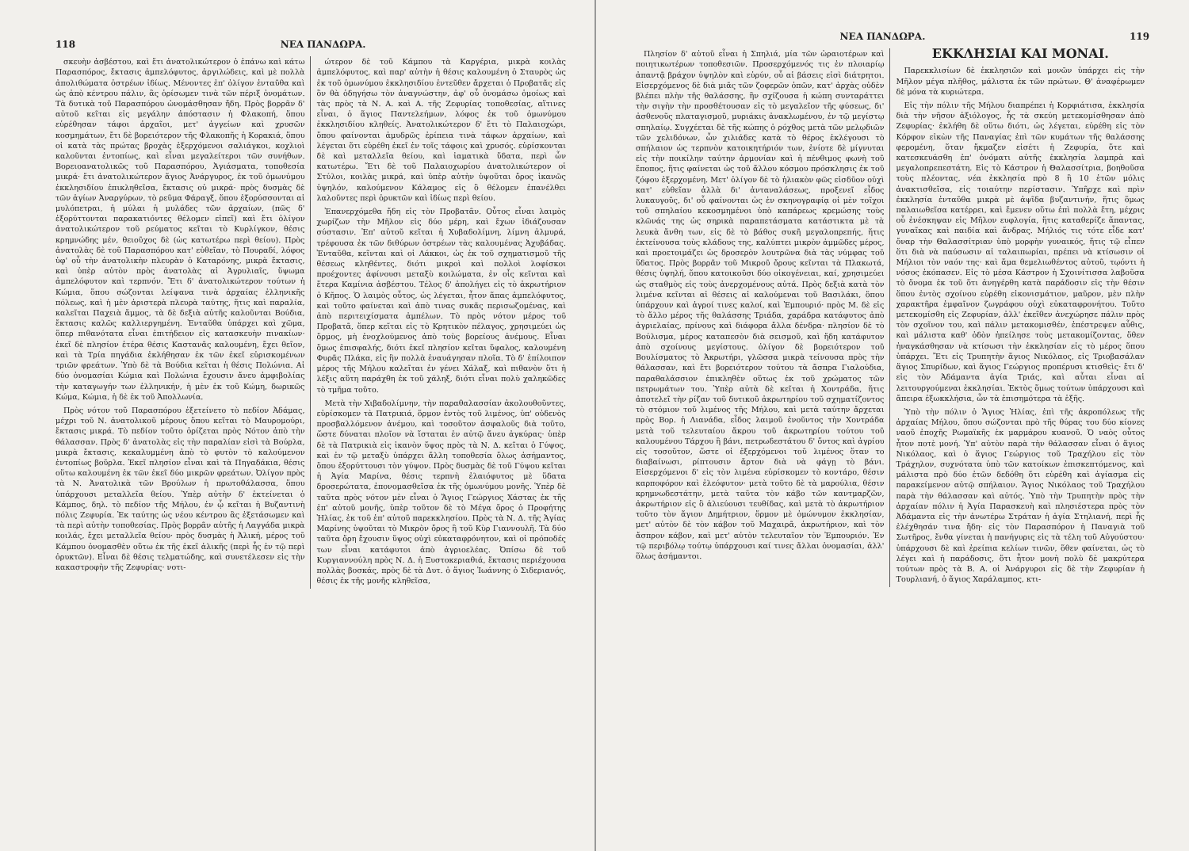118 ΝΕΑ ΠΑΝΔΩΡΑ.
σκευὴν ἀσβέστου, καὶ ἔτι ἀνατολικώτερον ὁ ἐπάνω καὶ κάτω Παρασπόρος, ἔκτασις ἀμπελόφυτος, ἀργιλώδεις, καὶ μὲ πολλὰ ἀπολιθώματα ὀστρέων ἰδίως. Μένοντες ἐπ' ὀλίγον ἐνταῦθα καὶ ὡς ἀπὸ κέντρου πάλιν, ἂς ὁρίσωμεν τινὰ τῶν πέριξ ὀνομάτων. Τὰ δυτικὰ τοῦ Παρασπόρου ὠνομάσθησαν ἤδη. Πρὸς βορρᾶν δ' αὐτοῦ κεῖται εἰς μεγάλην ἀπόστασιν ἡ Φλακοπή, ὅπου εὑρέθησαν τάφοι ἀρχαῖοι, μετ' ἀγγείων καὶ χρυσῶν κοσμημάτων, ἔτι δὲ βορειότερον τῆς Φλακοπῆς ἡ Κορακιά, ὅπου οἱ κατὰ τὰς πρώτας βροχὰς ἐξερχόμενοι σαλιάγκοι, κοχλιοὶ καλοῦνται ἐντοπίως, καὶ εἶναι μεγαλείτεροι τῶν συνήθων. Βορειοανατολικῶς τοῦ Παρασπόρου, Ἁγιάσματα, τοποθεσία μικρά· ἔτι ἀνατολικώτερον ἅγιος Ἀνάργυρος, ἐκ τοῦ ὁμωνύμου ἐκκλησιδίου ἐπικληθεῖσα, ἔκτασις οὐ μικρά· πρὸς δυσμὰς δὲ τῶν ἁγίων Ἀναργύρων, τὸ ρεῦμα Φάραγξ, ὅπου ἐξορύσσονται αἱ μυλόπετραι, ἡ μύλαι ἡ μυλάδες τῶν ἀρχαίων, (πῶς δ' ἐξορύττονται παρακατιόντες θέλομεν εἰπεῖ) καὶ ἔτι ὀλίγον ἀνατολικώτερον τοῦ ρεύματος κεῖται τὸ Κυρλίγκον, θέσις κρημνώδης μέν, θειοῦχος δὲ (ὡς κατωτέρω περὶ θείου). Πρὸς ἀνατολὰς δὲ τοῦ Παρασπόρου κατ' εὐθεῖαν, τὸ Πουραδί, λόφος ὑφ' οὗ τὴν ἀνατολικὴν πλευρὰν ὁ Καταρόνης, μικρὰ ἔκτασις, καὶ ὑπὲρ αὐτὸν πρὸς ἀνατολὰς αἱ Ἀγρυλιαῖς, ὕψωμα ἀμπελόφυτον καὶ τερπνόν. Ἔτι δ' ἀνατολικώτερον τούτων ἡ Κώμια, ὅπου σώζονται λείψανα τινὰ ἀρχαίας ἑλληνικῆς πόλεως, καὶ ἡ μὲν ἀριστερὰ πλευρὰ ταύτης, ἥτις καὶ παραλία, καλεῖται Παχειὰ ἄμμος, τὰ δὲ δεξιὰ αὐτῆς καλοῦνται Βούδια, ἔκτασις καλῶς καλλιεργημένη. Ἐνταῦθα ὑπάρχει καὶ χῶμα, ὅπερ πιθανότατα εἶναι ἐπιτήδειον εἰς κατασκευὴν πινακίων· ἐκεῖ δὲ πλησίον ἑτέρα θέσις Καστανᾶς καλουμένη, ἔχει θεῖον, καὶ τὰ Τρία πηγάδια ἐκλήθησαν ἐκ τῶν ἐκεῖ εὑρισκομένων τριῶν φρεάτων. Ὑπὸ δὲ τὰ Βούδια κεῖται ἡ θέσις Πολώνια. Αἱ δύο ὀνομασίαι Κώμια καὶ Πολώνια ἔχουσιν ἄνευ ἀμφιβολίας τὴν καταγωγήν των ἑλληνικήν, ἡ μὲν ἐκ τοῦ Κώμη, δωρικῶς Κώμα, Κώμια, ἡ δὲ ἐκ τοῦ Ἀπολλωνία.
Πρὸς νότον τοῦ Παρασπόρου ἐξετείνετο τὸ πεδίον Ἀδάμας, μέχρι τοῦ Ν. ἀνατολικοῦ μέρους ὅπου κεῖται τὸ Μαυρομούρι, ἔκτασις μικρά. Τὸ πεδίον τοῦτο ὁρίζεται πρὸς Νότον ἀπὸ τὴν θάλασσαν. Πρὸς δ' ἀνατολὰς εἰς τὴν παραλίαν εἰσὶ τὰ Βούρλα, μικρὰ ἔκτασις, κεκαλυμμένη ἀπὸ τὸ φυτὸν τὸ καλούμενον ἐντοπίως βοῦρλα. Ἐκεῖ πλησίον εἶναι καὶ τὰ Πηγαδάκια, θέσις οὕτω καλουμένη ἐκ τῶν ἐκεῖ δύο μικρῶν φρεάτων. Ὀλίγον πρὸς τὰ Ν. Ἀνατολικὰ τῶν Βρούλων ἡ πρωτοθάλασσα, ὅπου ὑπάρχουσι μεταλλεῖα θείου. Ὑπὲρ αὐτὴν δ' ἐκτείνεται ὁ Κάμπος, δηλ. τὸ πεδίον τῆς Μήλου, ἐν ᾧ κεῖται ἡ Βυζαντινὴ πόλις Ζεφυρία. Ἐκ ταύτης ὡς νέου κέντρου ἂς ἐξετάσωμεν καὶ τὰ περὶ αὐτὴν τοποθεσίας. Πρὸς βορρᾶν αὐτῆς ἡ Λαγγάδα μικρὰ κοιλάς, ἔχει μεταλλεῖα θείου· πρὸς δυσμὰς ἡ Ἀλική, μέρος τοῦ Κάμπου ὀνομασθὲν οὕτω ἐκ τῆς ἐκεῖ ἁλικῆς (περὶ ἧς ἐν τῷ περὶ ὀρυκτῶν). Εἶναι δὲ θέσις τελματώδης, καὶ συνετέλεσεν εἰς τὴν κακαστροφὴν τῆς Ζεφυρίας· νοτι-
ώτερον δὲ τοῦ Κάμπου τὰ Καργέρια, μικρὰ κοιλὰς ἀμπελόφυτος, καὶ παρ' αὐτὴν ἡ θέσις καλουμένη ὁ Σταυρὸς ὡς ἐκ τοῦ ὁμωνύμου ἐκκλησιδίου ἐντεῦθεν ἄρχεται ὁ Προβατᾶς εἰς ὃν θὰ ὁδηγήσω τὸν ἀναγνώστην, ἀφ' οὗ ὀνομάσω ὁμοίως καὶ τὰς πρὸς τὰ Ν. Α. καὶ Α. τῆς Ζεφυρίας τοποθεσίας, αἵτινες εἶναι, ὁ ἅγιος Παντελεήμων, λόφος ἐκ τοῦ ὁμωνύμου ἐκκλησιδίου κληθείς. Ἀνατολικώτερον δ' ἔτι τὸ Παλαιοχώρι, ὅπου φαίνονται ἀμυδρῶς ἐρίπεια τινὰ τάφων ἀρχαίων, καὶ λέγεται ὅτι εὑρέθη ἐκεῖ ἐν τοῖς τάφοις καὶ χρυσός. εὑρίσκονται δὲ καὶ μεταλλεῖα θείου, καὶ ἰαματικὰ ὕδατα, περὶ ὧν κατωτέρω. Ἔτι δὲ τοῦ Παλαιοχωρίου ἀνατολικώτερον οἱ Στύλοι, κοιλὰς μικρά, καὶ ὑπὲρ αὐτὴν ὑψοῦται ὄρος ἱκανῶς ὑψηλόν, καλούμενον Κάλαμος εἰς ὃ θέλομεν ἐπανέλθει λαλοῦντες περὶ ὀρυκτῶν καὶ ἰδίως περὶ θείου.
Ἐπανερχόμεθα ἤδη εἰς τὸν Προβατᾶν. Οὗτος εἶναι λαιμὸς χωρίζων τὴν Μῆλον εἰς δύο μέρη, καὶ ἔχων ἰδιάζουσαν σύστασιν. Ἐπ' αὐτοῦ κεῖται ἡ Χυβαδολίμνη, λίμνη ἁλμυρά, τρέφουσα ἐκ τῶν διθύρων ὀστρέων τὰς καλουμένας Ἀχυβάδας. Ἐνταῦθα, κεῖνται καὶ οἱ Λάκκοι, ὡς ἐκ τοῦ σχηματισμοῦ τῆς θέσεως κληθέντες, διότι μικροὶ καὶ πολλοὶ λοφίσκοι προέχοντες ἀφίνουσι μεταξὺ κοιλώματα, ἐν οἷς κεῖνται καὶ ἕτερα Καμίνια ἀσβέστου. Τέλος δ' ἀπολήγει εἰς τὸ ἀκρωτήριον ὁ Κῆπος. Ὁ λαιμὸς οὗτος, ὡς λέγεται, ἦτον ἅπας ἀμπελόφυτος, καὶ τοῦτο φαίνεται καὶ ἀπὸ τινας συκᾶς περισωζομένας, καὶ ἀπὸ περιτειχίσματα ἀμπέλων. Τὸ πρὸς νότον μέρος τοῦ Προβατᾶ, ὅπερ κεῖται εἰς τὸ Κρητικὸν πέλαγος, χρησιμεύει ὡς ὅρμος, μὴ ἐνοχλούμενος ἀπὸ τοὺς βορείους ἀνέμους. Εἶναι ὅμως ἐπισφαλής, διότι ἐκεῖ πλησίον κεῖται ὕφαλος, καλουμένη Φυρᾶς Πλάκα, εἰς ἣν πολλὰ ἐναυάγησαν πλοῖα. Τὸ δ' ἐπίλοιπον μέρος τῆς Μήλου καλεῖται ἐν γένει Χάλαξ, καὶ πιθανὸν ὅτι ἡ λέξις αὕτη παράχθη ἐκ τοῦ χάληξ, διότι εἶναι πολὺ χαληκῶδες τὸ τμῆμα τοῦτο.
Μετὰ τὴν Χιβαδολίμνην, τὴν παραθαλασσίαν ἀκολουθοῦντες, εὑρίσκομεν τὰ Πατρικιά, ὅρμον ἐντὸς τοῦ λιμένος, ὑπ' οὐδενὸς προσβαλλόμενον ἀνέμου, καὶ τοσοῦτον ἀσφαλοῦς διὰ τοῦτο, ὥστε δύναται πλοῖον νὰ ἵσταται ἐν αὐτῷ ἄνευ ἀγκύρας· ὑπὲρ δὲ τὰ Πατρικιὰ εἰς ἱκανὸν ὕψος πρὸς τὰ Ν. Δ. κεῖται ὁ Γύψος, καὶ ἐν τῷ μεταξὺ ὑπάρχει ἄλλη τοποθεσία ὅλως ἀσήμαντος, ὅπου ἐξορύττουσι τὸν γύψον. Πρὸς δυσμὰς δὲ τοῦ Γύψου κεῖται ἡ Ἁγία Μαρίνα, θέσις τερπνὴ ἐλαιόφυτος μὲ ὕδατα δροσερώτατα, ἐπονομασθεῖσα ἐκ τῆς ὁμωνύμου μονῆς. Ὑπὲρ δὲ ταῦτα πρὸς νότον μὲν εἶναι ὁ Ἅγιος Γεώργιος Χάστας ἐκ τῆς ἐπ' αὐτοῦ μονῆς, ὑπὲρ τοῦτον δὲ τὸ Μέγα ὄρος ὁ Προφήτης Ἠλίας, ἐκ τοῦ ἐπ' αὐτοῦ παρεκκλησίου. Πρὸς τὰ Ν. Δ. τῆς Ἁγίας Μαρίνης ὑψοῦται τὸ Μικρὸν ὄρος ἢ τοῦ Κὺρ Γιαννουλῆ. Τὰ δύο ταῦτα ὄρη ἔχουσιν ὕψος οὐχὶ εὐκαταφρόνητον, καὶ οἱ πρόποδές των εἶναι κατάφυτοι ἀπὸ ἀγριοελέας. Ὀπίσω δὲ τοῦ Κυργιαννούλη πρὸς Ν. Δ. ἡ Ξυστοκεριαθιά, ἔκτασις περιέχουσα πολλὰς βοσκάς, πρὸς δὲ τὰ Δυτ. ὁ ἅγιος Ἰωάννης ὁ Σιδεριανός, θέσις ἐκ τῆς μονῆς κληθεῖσα,
ΝΕΑ ΠΑΝΔΩΡΑ. 119
Πλησίον δ' αὐτοῦ εἶναι ἡ Σπηλιά, μία τῶν ὡραιοτέρων καὶ ποιητικωτέρων τοποθεσιῶν. Προσερχόμενός τις ἐν πλοιαρίῳ ἀπαντᾷ βράχον ὑψηλὸν καὶ εὐρύν, οὗ αἱ βάσεις εἰσὶ διάτρητοι. Εἰσερχόμενος δὲ διὰ μιᾶς τῶν ζοφερῶν ὀπῶν, κατ' ἀρχὰς οὐδὲν βλέπει πλὴν τῆς θαλάσσης, ἣν σχίζουσα ἡ κώπη συνταράττει τὴν σιγὴν τὴν προσθέτουσαν εἰς τὸ μεγαλεῖον τῆς φύσεως, δι' ἀσθενοῦς πλαταγισμοῦ, μυριάκις ἀνακλωμένου, ἐν τῷ μεγίστῳ σπηλαίῳ. Συγχέεται δὲ τῆς κώπης ὁ ρόχθος μετὰ τῶν μελῳδιῶν τῶν χελιδόνων, ὧν χιλιάδες κατὰ τὸ θέρος ἐκλέγουσι τὸ σπήλαιον ὡς τερπνὸν κατοικητήριόν των, ἐνίοτε δὲ μίγνυται εἰς τὴν ποικίλην ταύτην ἁρμονίαν καὶ ἡ πένθιμος φωνὴ τοῦ ἔποπος, ἥτις φαίνεται ὡς τοῦ ἄλλου κόσμου πρόσκλησις ἐκ τοῦ ζόφου ἐξερχομένη. Μετ' ὀλίγον δὲ τὸ ἡλιακὸν φῶς εἰσδῦον οὐχὶ κατ' εὐθεῖαν ἀλλὰ δι' ἀνταναλάσεως, προξενεῖ εἶδος λυκαυγοῦς, δι' οὗ φαίνονται ὡς ἐν σκηνογραφίᾳ οἱ μὲν τοῖχοι τοῦ σπηλαίου κεκοσμημένοι ὑπὸ καπάρεως κρεμώσης τοὺς κλῶνάς της ὡς σηρικὰ παραπετάσματα κατάστικτα μὲ τὰ λευκὰ ἄνθη των, εἰς δὲ τὸ βάθος συκῆ μεγαλοπρεπής, ἥτις ἐκτείνουσα τοὺς κλάδους της, καλύπτει μικρὸν ἀμμῶδες μέρος, καὶ προετοιμάζει ὡς δροσερὸν λουτρῶνα διὰ τὰς νύμφας τοῦ ὕδατος. Πρὸς βορρᾶν τοῦ Μικροῦ ὄρους κεῖνται τὰ Πλακωτά, θέσις ὑψηλή, ὅπου κατοικοῦσι δύο οἰκογένειαι, καί, χρησιμεύει ὡς σταθμὸς εἰς τοὺς ἀνερχομένους αὐτά. Πρὸς δεξιὰ κατὰ τὸν λιμένα κεῖνται αἱ θέσεις αἱ καλούμεναι τοῦ Βασιλάκι, ὅπου ὑπάρχουν καὶ ἀγροί τινες καλοί, καὶ Ἐμπουριό· πρὸς Μ. δὲ εἰς τὸ ἄλλο μέρος τῆς θαλάσσης Τριάδα, χαράδρα κατάφυτος ἀπὸ ἀγριελαίας, πρίνους καὶ διάφορα ἄλλα δένδρα· πλησίον δὲ τὸ Βούλισμα, μέρος καταπεσὸν διὰ σεισμοῦ, καὶ ἤδη κατάφυτον ἀπὸ σχοίνους μεγίστους. ὀλίγον δὲ βορειότερον τοῦ Βουλίσματος τὸ Ἀκρωτήρι, γλῶσσα μικρὰ τείνουσα πρὸς τὴν θάλασσαν, καὶ ἔτι βορειότερον τούτου τὰ ἄσπρα Γιαλούδια, παραθαλάσσιον ἐπικληθὲν οὕτως ἐκ τοῦ χρώματος τῶν πετρωμάτων του. Ὑπὲρ αὐτὰ δὲ κεῖται ἡ Χοντράδα, ἥτις ἀποτελεῖ τὴν ρίζαν τοῦ δυτικοῦ ἀκρωτηρίου τοῦ σχηματίζοντος τὸ στόμιον τοῦ λιμένος τῆς Μήλου, καὶ μετὰ ταύτην ἄρχεται πρὸς Βορ. ἡ Λιανάδα, εἶδος λαιμοῦ ἑνοῦντος τὴν Χοντράδα μετὰ τοῦ τελευταίου ἄκρου τοῦ ἀκρωτηρίου τούτου τοῦ καλουμένου Τάρχου ἢ βάνι, πετρωδεστάτου δ' ὄντος καὶ ἀγρίου εἰς τοσοῦτον, ὥστε οἱ ἐξερχόμενοι τοῦ λιμένος ὅταν το διαβαίνωσι, ρίπτουσιν ἄρτον διὰ νὰ φάγῃ τὸ βάνι. Εἰσερχόμενοι δ' εἰς τὸν λιμένα εὑρίσκομεν τὸ κοντάρο, θέσιν καρποφόρον καὶ ἐλεόφυτον· μετὰ τοῦτο δὲ τὰ μαρούλια, θέσιν κρημνωδεστάτην, μετὰ ταῦτα τὸν κάβο τῶν καντμαρζῶν, ἀκρωτήριον εἰς ὃ ἁλιεύουσι τευθίδας, καὶ μετὰ τὸ ἀκρωτήριον τοῦτο τὸν ἅγιον Δημήτριον, ὅρμον μὲ ὁμώνυμον ἐκκλησίαν, μετ' αὐτὸν δὲ τὸν κάβον τοῦ Μαχαιρᾶ, ἀκρωτήριον, καὶ τὸν ἄσπρον κάβον, καὶ μετ' αὐτὸν τελευταῖον τὸν Ἐμπουριόν. Ἐν τῷ περιβόλῳ τούτῳ ὑπάρχουσι καί τινες ἄλλαι ὀνομασίαι, ἀλλ' ὅλως ἀσήμαντοι.
ΕΚΚΛΗΣΙΑΙ ΚΑΙ ΜΟΝΑΙ.
Παρεκκλισίων δὲ ἐκκλησιῶν καὶ μονῶν ὑπάρχει εἰς τὴν Μῆλον μέγα πλῆθος, μάλιστα ἐκ τῶν πρώτων. Θ' ἀναφέρωμεν δὲ μόνα τὰ κυριώτερα.
Εἰς τὴν πόλιν τῆς Μήλου διαπρέπει ἡ Κορφιάτισα, ἐκκλησία διὰ τὴν νῆσον ἀξιόλογος, ἧς τὰ σκεύη μετεκομίσθησαν ἀπὸ Ζεφυρίας· ἐκλήθη δὲ οὕτω διότι, ὡς λέγεται, εὑρέθη εἰς τὸν Κόρφον εἰκὼν τῆς Παναγίας ἐπὶ τῶν κυμάτων τῆς θαλάσσης φερομένη, ὅταν ἤκμαζεν εἰσέτι ἡ Ζεφυρία, ὅτε καὶ κατεσκευάσθη ἐπ' ὀνόματι αὐτῆς ἐκκλησία λαμπρὰ καὶ μεγαλοπρεπεστάτη. Εἰς τὸ Κάστρον ἡ Θαλασσίτρια, βοηθοῦσα τοὺς πλέοντας, νέα ἐκκλησία πρὸ 8 ἢ 10 ἐτῶν μόλις ἀνακτισθεῖσα, εἰς τοιαύτην περίστασιν. Ὑπῆρχε καὶ πρὶν ἐκκλησία ἐνταῦθα μικρὰ μὲ ἀψῖδα βυζαντινήν, ἥτις ὅμως παλαιωθεῖσα κατέρρει, καὶ ἔμενεν οὕτω ἐπὶ πολλὰ ἔτη, μέχρις οὗ ἐνέσκηψαν εἰς Μῆλον ευφλογία, ἥτις καταθερίζε ἅπαντας, γυναῖκας καὶ παιδία καὶ ἄνδρας. Μήλιός τις τότε εἶδε κατ' ὄναρ τὴν Θαλασσίτριαν ὑπὸ μορφὴν γυναικός, ἥτις τῷ εἶπεν ὅτι διὰ νὰ παύσωσιν αἱ ταλαιπωρίαι, πρέπει νὰ κτίσωσιν οἱ Μήλιοι τὸν ναόν της· καὶ ἅμα θεμελιωθέντος αὐτοῦ, τῳόντι ἡ νόσος ἐκόπασεν. Εἰς τὸ μέσα Κάστρον ἡ Σχοινίτισσα λαβοῦσα τὸ ὄνομα ἐκ τοῦ ὅτι ἀνηγέρθη κατὰ παράδοσιν εἰς τὴν θέσιν ὅπου ἐντὸς σχοίνου εὑρέθη εἰκονισμάτιον, μαῦρον, μὲν πλὴν χαρακτῆρα ἐμφαῖνον ζωγράφου οὐχὶ εὐκαταφρονήτου. Τοῦτο μετεκομίσθη εἰς Ζεφυρίαν, ἀλλ' ἐκεῖθεν ἀνεχώρησε πάλιν πρὸς τὸν σχοῖνον του, καὶ πάλιν μετακομισθέν, ἐπέστρεψεν αὖθις, καὶ μάλιστα καθ' ὁδὸν ἠπείλησε τοὺς μετακομίζοντας, ὅθεν ἠναγκάσθησαν νὰ κτίσωσι τὴν ἐκκλησίαν εἰς τὸ μέρος ὅπου ὑπάρχει. Ἔτι εἰς Τρυπητὴν ἅγιος Νικόλαος, εἰς Τριοβασάλαν ἅγιος Σπυρίδων, καὶ ἅγιος Γεώργιος προπέρυσι κτισθεὶς· ἔτι δ' εἰς τὸν Ἀδάμαντα ἁγία Τριάς, καὶ αὗται εἶναι αἱ λειτουργούμεναι ἐκκλησίαι. Ἐκτὸς ὅμως τούτων ὑπάρχουσι καὶ ἄπειρα ἐξωκκλήσια, ὧν τὰ ἐπισημότερα τὰ ἑξῆς.
Ὑπὸ τὴν πόλιν ὁ Ἅγιος Ἠλίας, ἐπὶ τῆς ἀκροπόλεως τῆς ἀρχαίας Μήλου, ὅπου σώζονται πρὸ τῆς θύρας του δύο κίονες ναοῦ ἐποχῆς Ρωμαϊκῆς ἐκ μαρμάρου κυανοῦ. Ὁ ναὸς οὗτος ἦτον ποτὲ μονή. Ὑπ' αὐτὸν παρὰ τὴν θάλασσαν εἶναι ὁ ἅγιος Νικόλαος, καὶ ὁ ἅγιος Γεώργιος τοῦ Τραχήλου εἰς τὸν Τράχηλον, συχνότατα ὑπὸ τῶν κατοίκων ἐπισκεπτόμενος, καὶ μάλιστα πρὸ δύο ἐτῶν δεδόθη ὅτι εὑρέθη καὶ ἁγίασμα εἰς παρακείμενον αὐτῷ σπήλαιον. Ἅγιος Νικόλαος τοῦ Τραχήλου παρὰ τὴν θάλασσαν καὶ αὐτός. Ὑπὸ τὴν Τρυπητὴν πρὸς τὴν ἀρχαίαν πόλιν ἡ Ἁγία Παρασκευὴ καὶ πλησιέστερα πρὸς τὸν Ἀδάμαντα εἰς τὴν ἀνωτέρω Στράταν ἡ ἁγία Στηλιανή, περὶ ἧς ἐλέχθησάν τινα ἤδη· εἰς τὸν Παρασπόρον ἡ Παναγιὰ τοῦ Σωτῆρος, ἔνθα γίνεται ἡ πανήγυρις εἰς τὰ τέλη τοῦ Αὐγούστου· ὑπάρχουσι δὲ καὶ ἐρείπια κελίων τινῶν, ὅθεν φαίνεται, ὡς τὸ λέγει καὶ ἡ παράδοσις, ὅτι ἦτον μονὴ πολὺ δὲ μακρύτερα τούτων πρὸς τὰ Β. Α. οἱ Ἀνάργυροι εἰς δὲ τὴν Ζεφυρίαν ἡ Τουρλιανή, ὁ ἅγιος Χαράλαμπος, κτι-